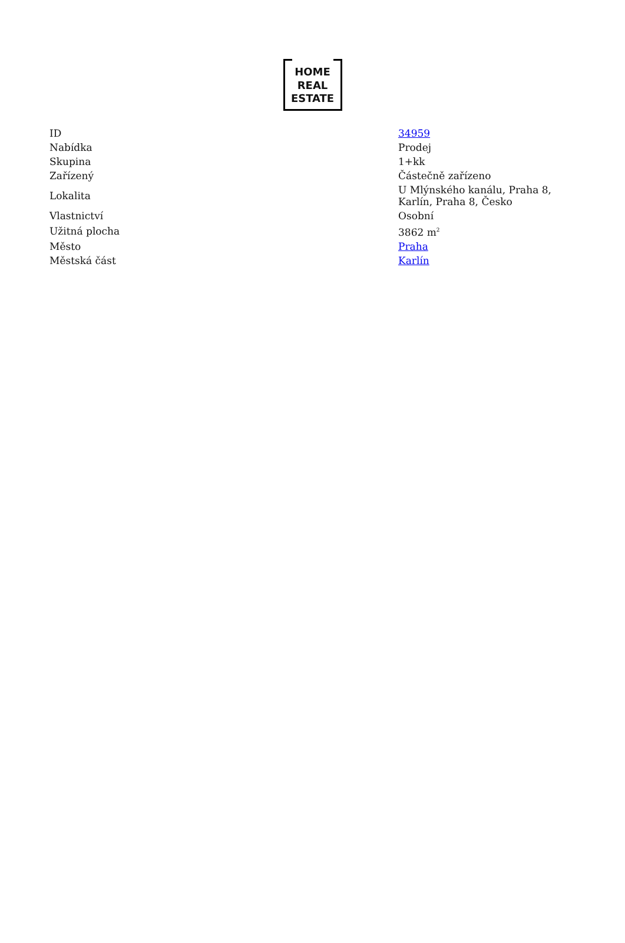HOME
REAL
ESTATE
| ID | 34959 |
| Nabídka | Prodej |
| Skupina | 1+kk |
| Zařízený | Částečně zařízeno |
| Lokalita | U Mlýnského kanálu, Praha 8, Karlín, Praha 8, Česko |
| Vlastnictví | Osobní |
| Užitná plocha | 3862 m<sup>2</sup> |
| Město | Praha |
| Městská část | Karlín |